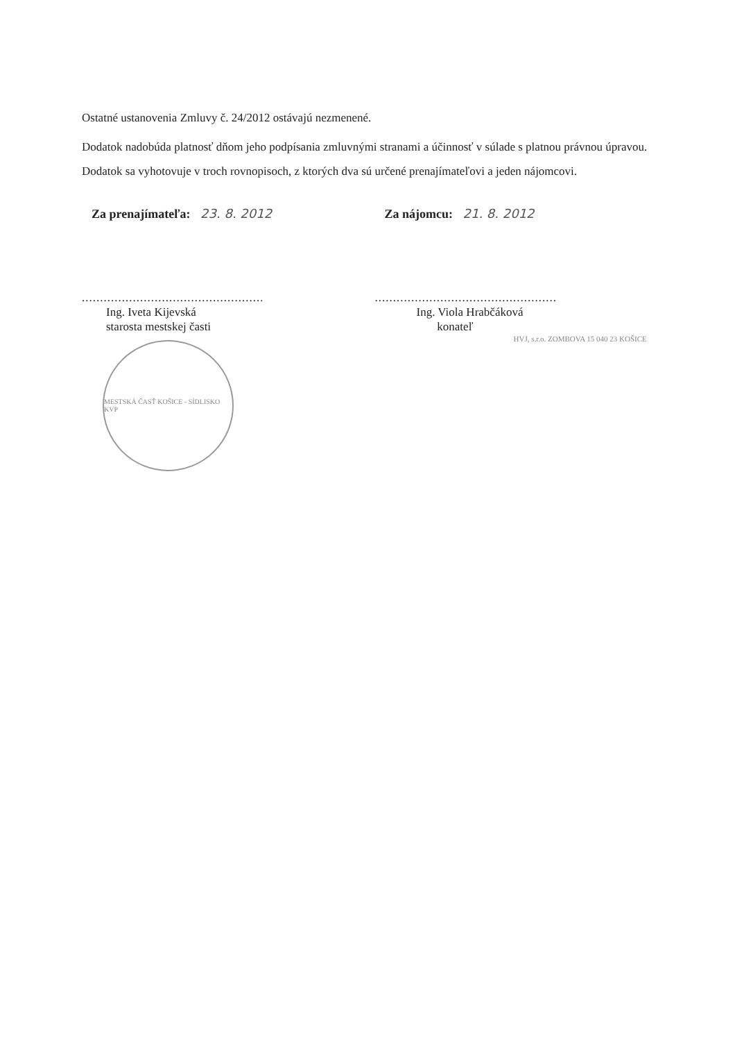Ostatné ustanovenia Zmluvy č. 24/2012 ostávajú nezmenené.
Dodatok nadobúda platnosť dňom jeho podpísania zmluvnými stranami a účinnosť v súlade s platnou právnou úpravou.
Dodatok sa vyhotovuje v troch rovnopisoch, z ktorých dva sú určené prenajímateľovi a jeden nájomcovi.
Za prenajímateľa: 23. 8. 2012
.................................................................
Ing. Iveta Kijevská
starosta mestskej časti
MESTSKÁ ČASŤ KOŠICE - SÍDLISKO KVP
Za nájomcu: 21. 8. 2012
.................................................................
Ing. Viola Hrabčáková
konateľ
HVJ, s.r.o. ZOMBOVA 15 040 23 KOŠICE